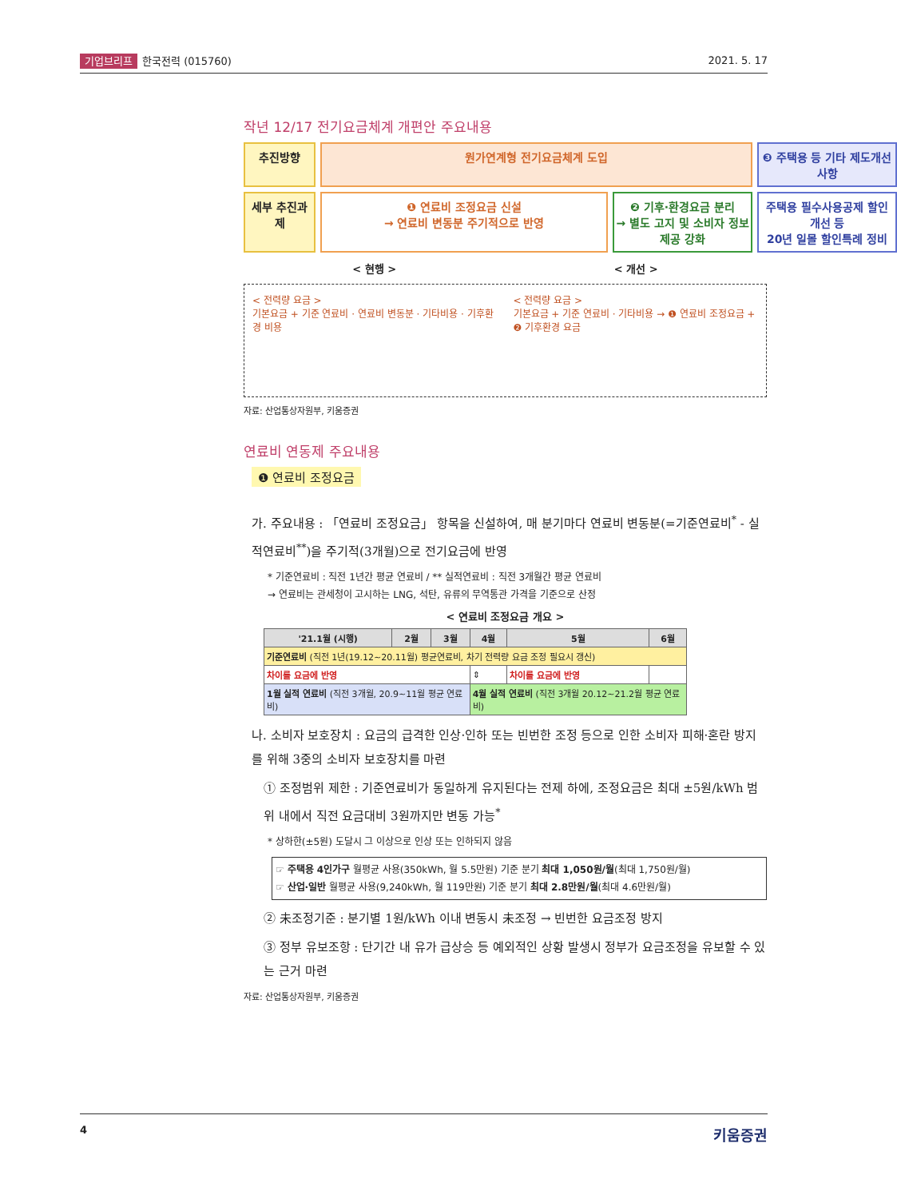기업브리프 한국전력 (015760) 2021. 5. 17
작년 12/17 전기요금체계 개편안 주요내용
추진방향
원가연계형 전기요금체계 도입
❸ 주택용 등 기타 제도개선 사항
세부 추진과제
❶ 연료비 조정요금 신설
→ 연료비 변동분 주기적으로 반영
❷ 기후·환경요금 분리
→ 별도 고지 및 소비자 정보제공 강화
주택용 필수사용공제 할인 개선 등
20년 일몰 할인특례 정비
< 현행 > < 개선 >
< 전력량 요금 >
기본요금 + 기준 연료비 · 연료비 변동분 · 기타비용 · 기후환경 비용
< 전력량 요금 >
기본요금 + 기준 연료비 · 기타비용 → ❶ 연료비 조정요금 + ❷ 기후환경 요금
자료: 산업통상자원부, 키움증권
연료비 연동제 주요내용
❶ 연료비 조정요금
가. 주요내용 : 「연료비 조정요금」 항목을 신설하여, 매 분기마다 연료비 변동분(=기준연료비<sup>*</sup> - 실적연료비<sup>**</sup>)을 주기적(3개월)으로 전기요금에 반영
* 기준연료비 : 직전 1년간 평균 연료비 / ** 실적연료비 : 직전 3개월간 평균 연료비
→ 연료비는 관세청이 고시하는 LNG, 석탄, 유류의 무역통관 가격을 기준으로 산정
< 연료비 조정요금 개요 >
| '21.1월 (시행) | 2월 | 3월 | 4월 | 5월 | 6월 |
| --- | --- | --- | --- | --- | --- |
| 기준연료비 (직전 1년(19.12~20.11월) 평균연료비, 차기 전력량 요금 조정 필요시 갱신) | | | | | |
| 차이를 요금에 반영 | | | ⇕ | 차이를 요금에 반영 | |
| 1월 실적 연료비 (직전 3개월, 20.9~11월 평균 연료비) | | | 4월 실적 연료비 (직전 3개월 20.12~21.2월 평균 연료비) | | |
나. 소비자 보호장치 : 요금의 급격한 인상·인하 또는 빈번한 조정 등으로 인한 소비자 피해·혼란 방지를 위해 3중의 소비자 보호장치를 마련
① 조정범위 제한 : 기준연료비가 동일하게 유지된다는 전제 하에, 조정요금은 최대 ±5원/kWh 범위 내에서 직전 요금대비 3원까지만 변동 가능<sup>*</sup>
* 상하한(±5원) 도달시 그 이상으로 인상 또는 인하되지 않음
☞ 주택용 4인가구 월평균 사용(350kWh, 월 5.5만원) 기준 분기 최대 1,050원/월(최대 1,750원/월)
☞ 산업·일반 월평균 사용(9,240kWh, 월 119만원) 기준 분기 최대 2.8만원/월(최대 4.6만원/월)
② 未조정기준 : 분기별 1원/kWh 이내 변동시 未조정 → 빈번한 요금조정 방지
③ 정부 유보조항 : 단기간 내 유가 급상승 등 예외적인 상황 발생시 정부가 요금조정을 유보할 수 있는 근거 마련
자료: 산업통상자원부, 키움증권
4 키움증권